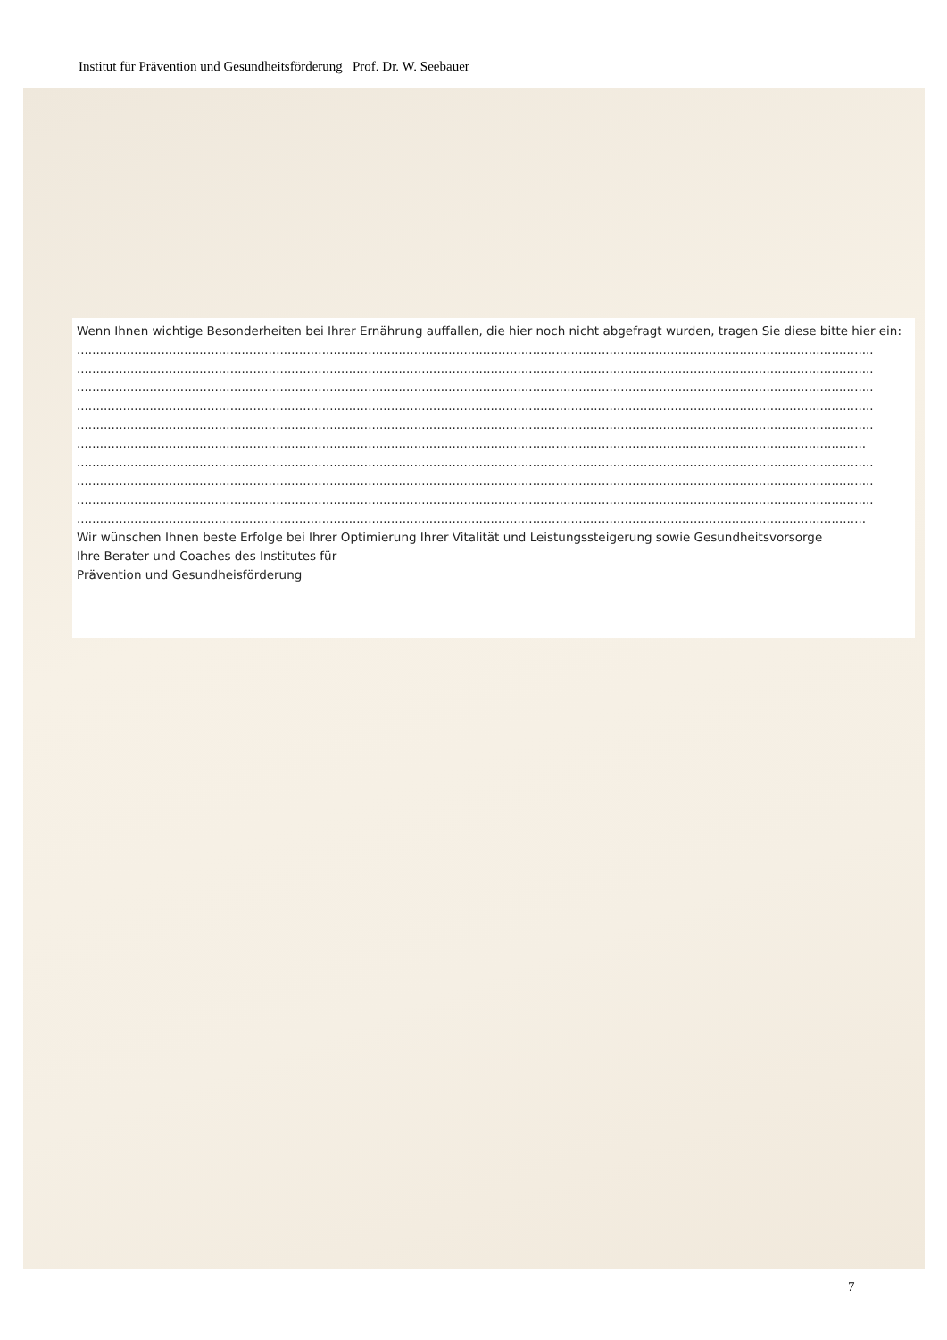Institut für Prävention und Gesundheitsförderung Prof. Dr. W. Seebauer
Wenn Ihnen wichtige Besonderheiten bei Ihrer Ernährung auffallen, die hier noch nicht abgefragt wurden, tragen Sie diese bitte hier ein:
................................................................................................................................................................................................................
................................................................................................................................................................................................................
................................................................................................................................................................................................................
................................................................................................................................................................................................................
................................................................................................................................................................................................................
..............................................................................................................................................................................................................
................................................................................................................................................................................................................
................................................................................................................................................................................................................
................................................................................................................................................................................................................
..............................................................................................................................................................................................................
Wir wünschen Ihnen beste Erfolge bei Ihrer Optimierung Ihrer Vitalität und Leistungssteigerung sowie Gesundheitsvorsorge
Ihre Berater und Coaches des Institutes für
Prävention und Gesundheisförderung
7